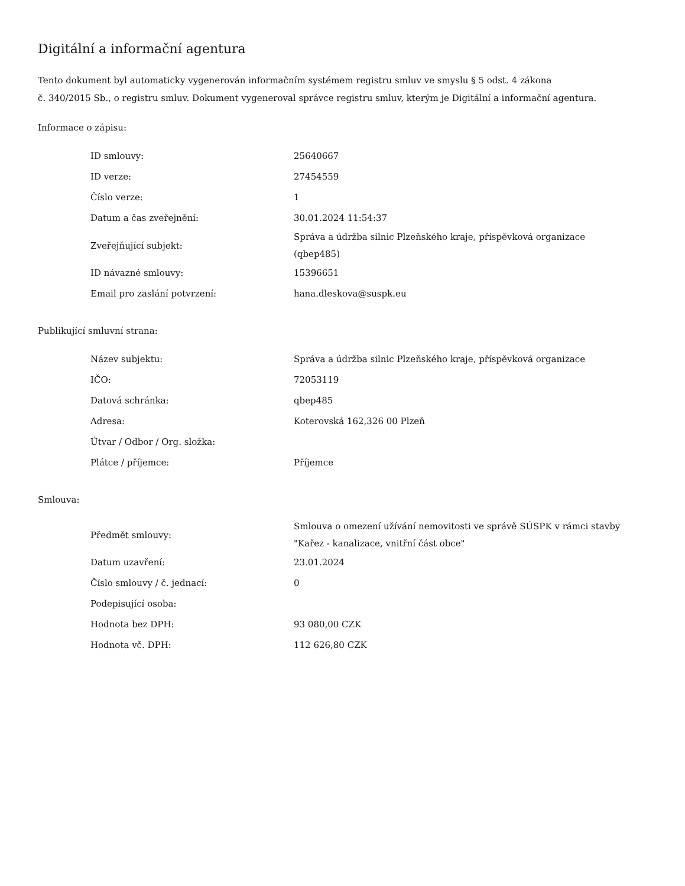Digitální a informační agentura
Tento dokument byl automaticky vygenerován informačním systémem registru smluv ve smyslu § 5 odst. 4 zákona
č. 340/2015 Sb., o registru smluv. Dokument vygeneroval správce registru smluv, kterým je Digitální a informační agentura.
Informace o zápisu:
| ID smlouvy: | 25640667 |
| ID verze: | 27454559 |
| Číslo verze: | 1 |
| Datum a čas zveřejnění: | 30.01.2024 11:54:37 |
| Zveřejňující subjekt: | Správa a údržba silnic Plzeňského kraje, příspěvková organizace (qbep485) |
| ID návazné smlouvy: | 15396651 |
| Email pro zaslání potvrzení: | hana.dleskova@suspk.eu |
Publikující smluvní strana:
| Název subjektu: | Správa a údržba silnic Plzeňského kraje, příspěvková organizace |
| IČO: | 72053119 |
| Datová schránka: | qbep485 |
| Adresa: | Koterovská 162,326 00 Plzeň |
| Útvar / Odbor / Org. složka: | |
| Plátce / příjemce: | Příjemce |
Smlouva:
| Předmět smlouvy: | Smlouva o omezení užívání nemovitosti ve správě SÚSPK v rámci stavby "Kařez - kanalizace, vnitřní část obce" |
| Datum uzavření: | 23.01.2024 |
| Číslo smlouvy / č. jednací: | 0 |
| Podepisující osoba: | |
| Hodnota bez DPH: | 93 080,00 CZK |
| Hodnota vč. DPH: | 112 626,80 CZK |